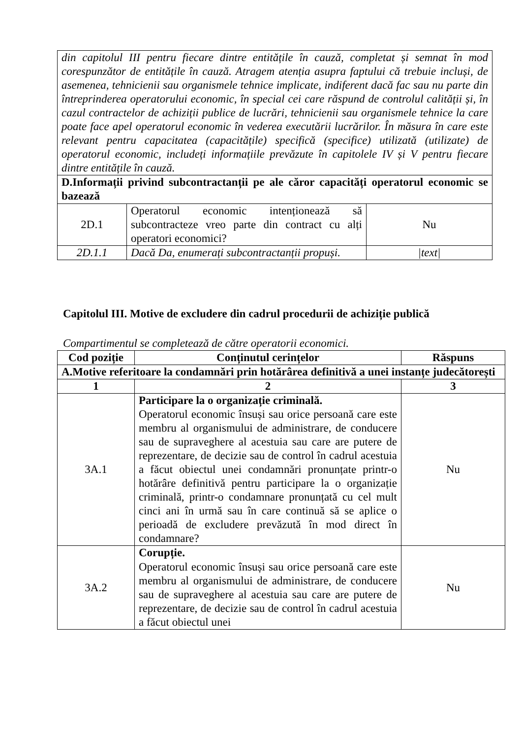| din capitolul III pentru fiecare dintre entitățile în cauză, completat și semnat în mod corespunzător de entitățile în cauză. Atragem atenția asupra faptului că trebuie incluși, de asemenea, tehnicienii sau organismele tehnice implicate, indiferent dacă fac sau nu parte din întreprinderea operatorului economic, în special cei care răspund de controlul calității și, în cazul contractelor de achiziții publice de lucrări, tehnicienii sau organismele tehnice la care poate face apel operatorul economic în vederea executării lucrărilor. În măsura în care este relevant pentru capacitatea (capacitățile) specifică (specifice) utilizată (utilizate) de operatorul economic, includeți informațiile prevăzute în capitolele IV și V pentru fiecare dintre entitățile în cauză. | | |
| D.Informații privind subcontractanții pe ale căror capacități operatorul economic se bazează | | |
| 2D.1 | Operatorul economic intenționează să subcontracteze vreo parte din contract cu alți operatori economici? | Nu |
| 2D.1.1 | Dacă Da, enumerați subcontractanții propuși. | /text/ |
Capitolul III. Motive de excludere din cadrul procedurii de achiziție publică
Compartimentul se completează de către operatorii economici.
| Cod poziție | Conținutul cerințelor | Răspuns |
| --- | --- | --- |
| A.Motive referitoare la condamnări prin hotărârea definitivă a unei instanțe judecătorești | | |
| 1 | 2 | 3 |
| 3A.1 | Participare la o organizație criminală. Operatorul economic însuși sau orice persoană care este membru al organismului de administrare, de conducere sau de supraveghere al acestuia sau care are putere de reprezentare, de decizie sau de control în cadrul acestuia a făcut obiectul unei condamnări pronunțate printr-o hotărâre definitivă pentru participare la o organizație criminală, printr-o condamnare pronunțată cu cel mult cinci ani în urmă sau în care continuă să se aplice o perioadă de excludere prevăzută în mod direct în condamnare? | Nu |
| 3A.2 | Corupție. Operatorul economic însuși sau orice persoană care este membru al organismului de administrare, de conducere sau de supraveghere al acestuia sau care are putere de reprezentare, de decizie sau de control în cadrul acestuia a făcut obiectul unei | Nu |